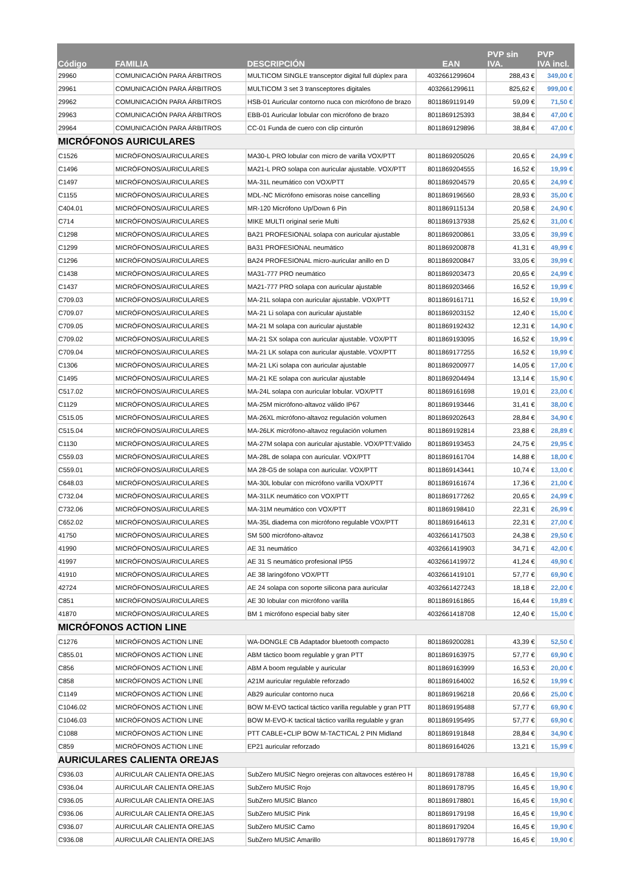| Código | FAMILIA | DESCRIPCIÓN | EAN | PVP sin IVA. | PVP IVA incl. |
| --- | --- | --- | --- | --- | --- |
| 29960 | COMUNICACIÓN PARA ÁRBITROS | MULTICOM SINGLE transceptor digital full dúplex para | 4032661299604 | 288,43 € | 349,00 € |
| 29961 | COMUNICACIÓN PARA ÁRBITROS | MULTICOM 3 set 3 transceptores digitales | 4032661299611 | 825,62 € | 999,00 € |
| 29962 | COMUNICACIÓN PARA ÁRBITROS | HSB-01 Auricular contorno nuca con micrófono de brazo | 8011869119149 | 59,09 € | 71,50 € |
| 29963 | COMUNICACIÓN PARA ÁRBITROS | EBB-01 Auricular lobular con micrófono de brazo | 8011869125393 | 38,84 € | 47,00 € |
| 29964 | COMUNICACIÓN PARA ÁRBITROS | CC-01 Funda de cuero con clip cinturón | 8011869129896 | 38,84 € | 47,00 € |
| MICRÓFONOS AURICULARES | | | | | |
| C1526 | MICRÓFONOS/AURICULARES | MA30-L PRO lobular con micro de varilla VOX/PTT | 8011869205026 | 20,65 € | 24,99 € |
| C1496 | MICRÓFONOS/AURICULARES | MA21-L PRO solapa con auricular ajustable. VOX/PTT | 8011869204555 | 16,52 € | 19,99 € |
| C1497 | MICRÓFONOS/AURICULARES | MA-31L neumático con VOX/PTT | 8011869204579 | 20,65 € | 24,99 € |
| C1155 | MICRÓFONOS/AURICULARES | MDL-NC Micrófono emisoras noise cancelling | 8011869196560 | 28,93 € | 35,00 € |
| C404.01 | MICRÓFONOS/AURICULARES | MR-120 Micrófono Up/Down 6 Pin | 8011869115134 | 20,58 € | 24,90 € |
| C714 | MICRÓFONOS/AURICULARES | MIKE MULTI original serie Multi | 8011869137938 | 25,62 € | 31,00 € |
| C1298 | MICRÓFONOS/AURICULARES | BA21 PROFESIONAL solapa con auricular ajustable | 8011869200861 | 33,05 € | 39,99 € |
| C1299 | MICRÓFONOS/AURICULARES | BA31 PROFESIONAL neumático | 8011869200878 | 41,31 € | 49,99 € |
| C1296 | MICRÓFONOS/AURICULARES | BA24 PROFESIONAL micro-auricular anillo en D | 8011869200847 | 33,05 € | 39,99 € |
| C1438 | MICRÓFONOS/AURICULARES | MA31-777 PRO neumático | 8011869203473 | 20,65 € | 24,99 € |
| C1437 | MICRÓFONOS/AURICULARES | MA21-777 PRO solapa con auricular ajustable | 8011869203466 | 16,52 € | 19,99 € |
| C709.03 | MICRÓFONOS/AURICULARES | MA-21L solapa con auricular ajustable. VOX/PTT | 8011869161711 | 16,52 € | 19,99 € |
| C709.07 | MICRÓFONOS/AURICULARES | MA-21 Li solapa con auricular ajustable | 8011869203152 | 12,40 € | 15,00 € |
| C709.05 | MICRÓFONOS/AURICULARES | MA-21 M solapa con auricular ajustable | 8011869192432 | 12,31 € | 14,90 € |
| C709.02 | MICRÓFONOS/AURICULARES | MA-21 SX solapa con auricular ajustable. VOX/PTT | 8011869193095 | 16,52 € | 19,99 € |
| C709.04 | MICRÓFONOS/AURICULARES | MA-21 LK solapa con auricular ajustable. VOX/PTT | 8011869177255 | 16,52 € | 19,99 € |
| C1306 | MICRÓFONOS/AURICULARES | MA-21 LKi solapa con auricular ajustable | 8011869200977 | 14,05 € | 17,00 € |
| C1495 | MICRÓFONOS/AURICULARES | MA-21 KE solapa con auricular ajustable | 8011869204494 | 13,14 € | 15,90 € |
| C517.02 | MICRÓFONOS/AURICULARES | MA-24L solapa con auricular lobular. VOX/PTT | 8011869161698 | 19,01 € | 23,00 € |
| C1129 | MICRÓFONOS/AURICULARES | MA-25M micrófono-altavoz válido IP67 | 8011869193446 | 31,41 € | 38,00 € |
| C515.05 | MICRÓFONOS/AURICULARES | MA-26XL micrófono-altavoz regulación volumen | 8011869202643 | 28,84 € | 34,90 € |
| C515.04 | MICRÓFONOS/AURICULARES | MA-26LK micrófono-altavoz regulación volumen | 8011869192814 | 23,88 € | 28,89 € |
| C1130 | MICRÓFONOS/AURICULARES | MA-27M solapa con auricular ajustable. VOX/PTT:Válido | 8011869193453 | 24,75 € | 29,95 € |
| C559.03 | MICRÓFONOS/AURICULARES | MA-28L de solapa con auricular. VOX/PTT | 8011869161704 | 14,88 € | 18,00 € |
| C559.01 | MICRÓFONOS/AURICULARES | MA 28-G5 de solapa con auricular. VOX/PTT | 8011869143441 | 10,74 € | 13,00 € |
| C648.03 | MICRÓFONOS/AURICULARES | MA-30L lobular con micrófono varilla VOX/PTT | 8011869161674 | 17,36 € | 21,00 € |
| C732.04 | MICRÓFONOS/AURICULARES | MA-31LK neumático con VOX/PTT | 8011869177262 | 20,65 € | 24,99 € |
| C732.06 | MICRÓFONOS/AURICULARES | MA-31M neumático con VOX/PTT | 8011869198410 | 22,31 € | 26,99 € |
| C652.02 | MICRÓFONOS/AURICULARES | MA-35L diadema con micrófono regulable VOX/PTT | 8011869164613 | 22,31 € | 27,00 € |
| 41750 | MICRÓFONOS/AURICULARES | SM 500 micrófono-altavoz | 4032661417503 | 24,38 € | 29,50 € |
| 41990 | MICRÓFONOS/AURICULARES | AE 31 neumático | 4032661419903 | 34,71 € | 42,00 € |
| 41997 | MICRÓFONOS/AURICULARES | AE 31 S neumático profesional IP55 | 4032661419972 | 41,24 € | 49,90 € |
| 41910 | MICRÓFONOS/AURICULARES | AE 38 laringófono VOX/PTT | 4032661419101 | 57,77 € | 69,90 € |
| 42724 | MICRÓFONOS/AURICULARES | AE 24 solapa con soporte silicona para auricular | 4032661427243 | 18,18 € | 22,00 € |
| C851 | MICRÓFONOS/AURICULARES | AE 30 lobular con micrófono varilla | 8011869161865 | 16,44 € | 19,89 € |
| 41870 | MICRÓFONOS/AURICULARES | BM 1 micrófono especial baby siter | 4032661418708 | 12,40 € | 15,00 € |
| MICRÓFONOS ACTION LINE | | | | | |
| C1276 | MICRÓFONOS ACTION LINE | WA-DONGLE CB Adaptador bluetooth compacto | 8011869200281 | 43,39 € | 52,50 € |
| C855.01 | MICRÓFONOS ACTION LINE | ABM táctico boom regulable y gran PTT | 8011869163975 | 57,77 € | 69,90 € |
| C856 | MICRÓFONOS ACTION LINE | ABM A boom regulable y auricular | 8011869163999 | 16,53 € | 20,00 € |
| C858 | MICRÓFONOS ACTION LINE | A21M auricular regulable reforzado | 8011869164002 | 16,52 € | 19,99 € |
| C1149 | MICRÓFONOS ACTION LINE | AB29 auricular contorno nuca | 8011869196218 | 20,66 € | 25,00 € |
| C1046.02 | MICRÓFONOS ACTION LINE | BOW M-EVO tactical táctico varilla regulable y gran PTT | 8011869195488 | 57,77 € | 69,90 € |
| C1046.03 | MICRÓFONOS ACTION LINE | BOW M-EVO-K tactical táctico varilla regulable y gran | 8011869195495 | 57,77 € | 69,90 € |
| C1088 | MICRÓFONOS ACTION LINE | PTT CABLE+CLIP BOW M-TACTICAL 2 PIN Midland | 8011869191848 | 28,84 € | 34,90 € |
| C859 | MICRÓFONOS ACTION LINE | EP21 auricular reforzado | 8011869164026 | 13,21 € | 15,99 € |
| AURICULARES CALIENTA OREJAS | | | | | |
| C936.03 | AURICULAR CALIENTA OREJAS | SubZero MUSIC Negro orejeras con altavoces estéreo H | 8011869178788 | 16,45 € | 19,90 € |
| C936.04 | AURICULAR CALIENTA OREJAS | SubZero MUSIC Rojo | 8011869178795 | 16,45 € | 19,90 € |
| C936.05 | AURICULAR CALIENTA OREJAS | SubZero MUSIC Blanco | 8011869178801 | 16,45 € | 19,90 € |
| C936.06 | AURICULAR CALIENTA OREJAS | SubZero MUSIC Pink | 8011869179198 | 16,45 € | 19,90 € |
| C936.07 | AURICULAR CALIENTA OREJAS | SubZero MUSIC Camo | 8011869179204 | 16,45 € | 19,90 € |
| C936.08 | AURICULAR CALIENTA OREJAS | SubZero MUSIC Amarillo | 8011869179778 | 16,45 € | 19,90 € |